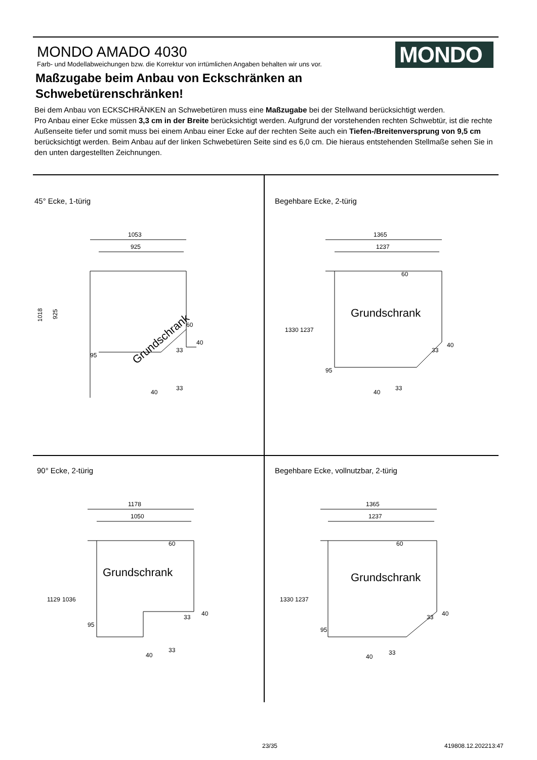MONDO
MONDO AMADO 4030
Farb- und Modellabweichungen bzw. die Korrektur von irrtümlichen Angaben behalten wir uns vor.
Maßzugabe beim Anbau von Eckschränken an
Schwebetürenschränken!
Bei dem Anbau von ECKSCHRÄNKEN an Schwebetüren muss eine Maßzugabe bei der Stellwand berücksichtigt werden.
Pro Anbau einer Ecke müssen 3,3 cm in der Breite berücksichtigt werden. Aufgrund der vorstehenden rechten Schwebtür, ist die rechte Außenseite tiefer und somit muss bei einem Anbau einer Ecke auf der rechten Seite auch ein Tiefen-/Breitenversprung von 9,5 cm berücksichtigt werden. Beim Anbau auf der linken Schwebetüren Seite sind es 6,0 cm. Die hieraus entstehenden Stellmaße sehen Sie in den unten dargestellten Zeichnungen.
45° Ecke, 1-türig
1053
925
1018
925
95
33
40
40
33
60
Grundschrank
Begehbare Ecke, 2-türig
1365
1237
1330
1237
95
33
40
40
33
60
Grundschrank
90° Ecke, 2-türig
1178
1050
1129
1036
95
33
40
40
33
60
Grundschrank
Begehbare Ecke, vollnutzbar, 2-türig
1365
1237
1330
1237
95
33
40
40
33
60
Grundschrank
23/35 419808.12.202213:47